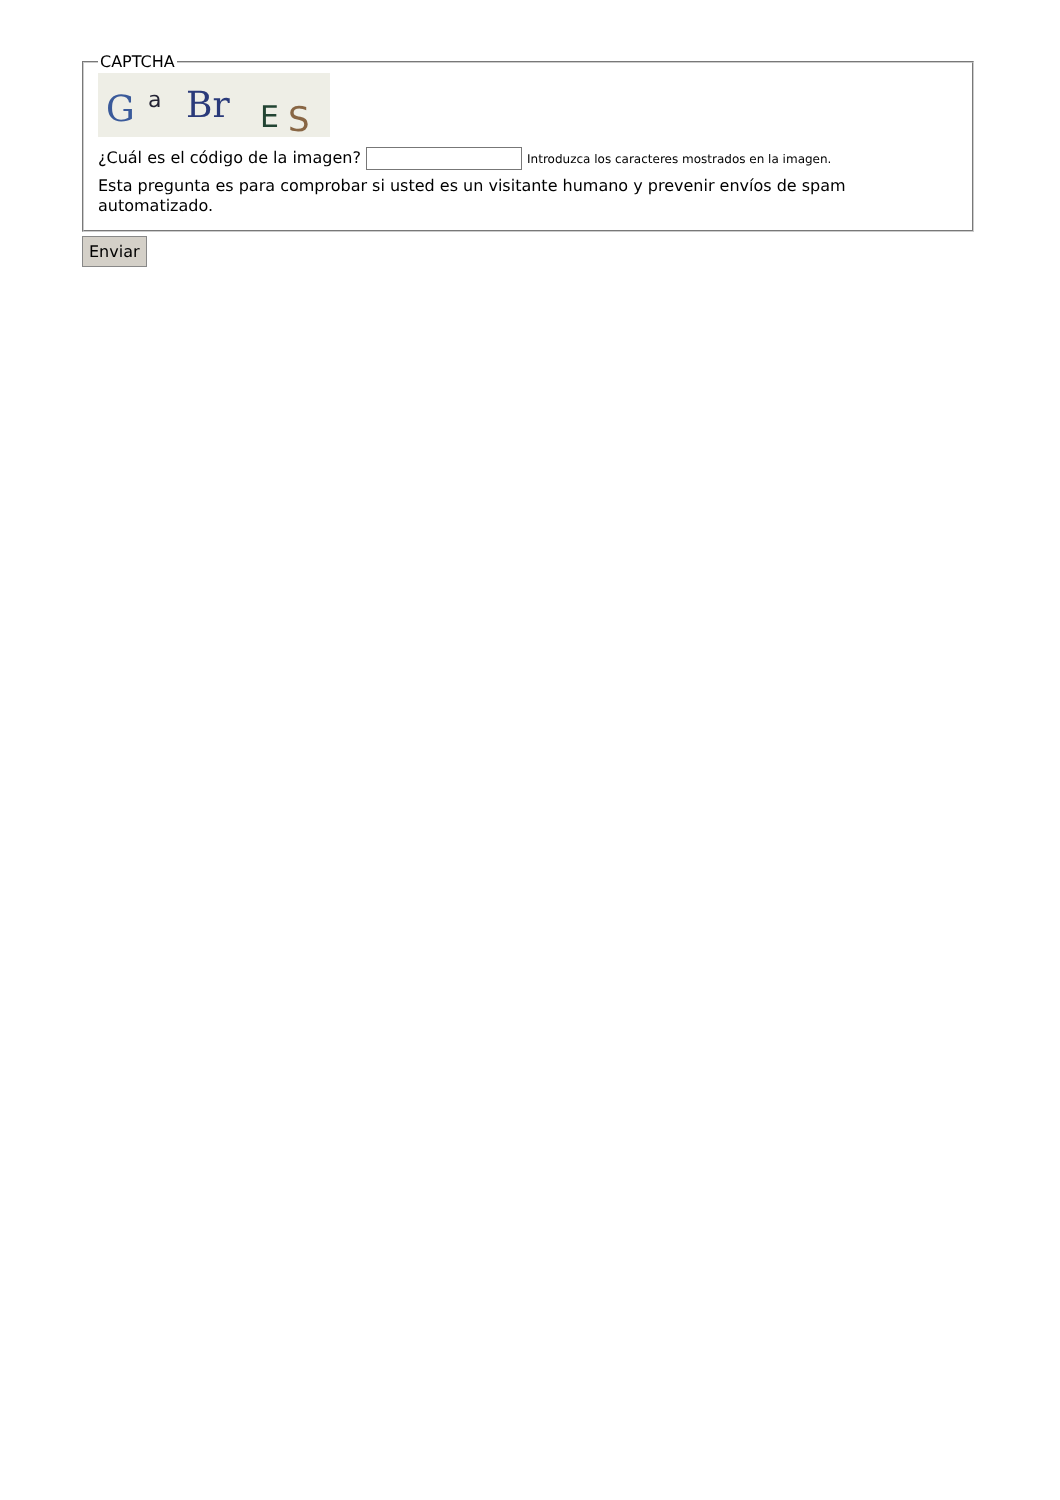CAPTCHA
G
a
Br
E
S
¿Cuál es el código de la imagen? Introduzca los caracteres mostrados en la imagen.
Esta pregunta es para comprobar si usted es un visitante humano y prevenir envíos de spam automatizado.
Enviar